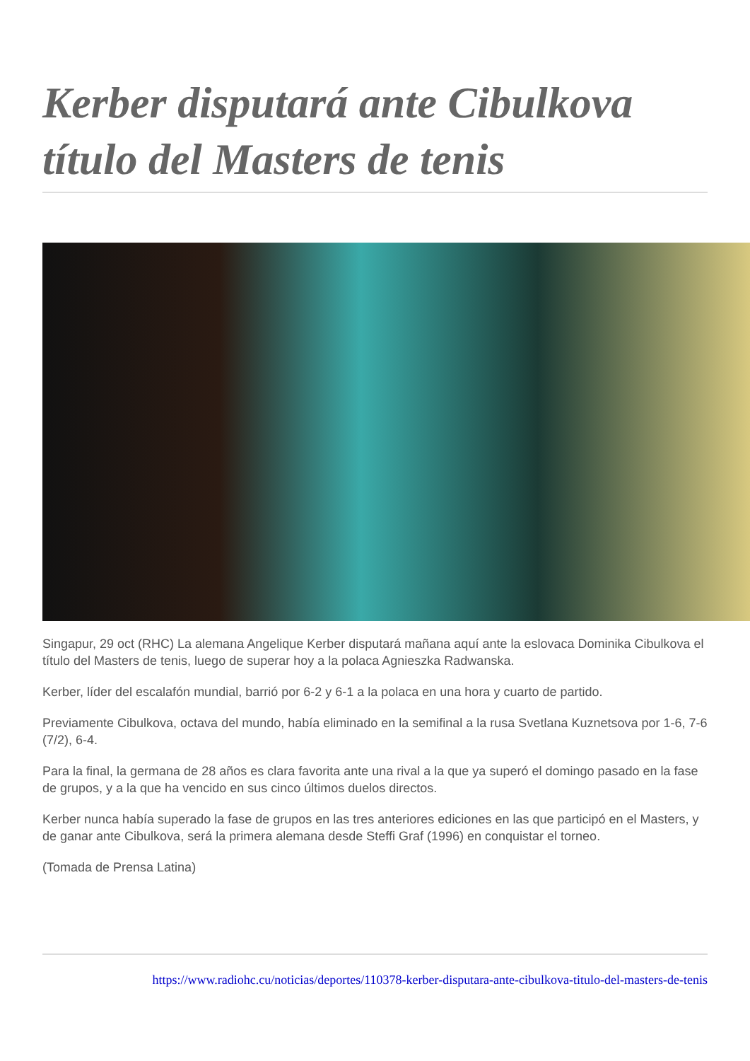Kerber disputará ante Cibulkova título del Masters de tenis
Singapur, 29 oct (RHC) La alemana Angelique Kerber disputará mañana aquí ante la eslovaca Dominika Cibulkova el título del Masters de tenis, luego de superar hoy a la polaca Agnieszka Radwanska.
Kerber, líder del escalafón mundial, barrió por 6-2 y 6-1 a la polaca en una hora y cuarto de partido.
Previamente Cibulkova, octava del mundo, había eliminado en la semifinal a la rusa Svetlana Kuznetsova por 1-6, 7-6 (7/2), 6-4.
Para la final, la germana de 28 años es clara favorita ante una rival a la que ya superó el domingo pasado en la fase de grupos, y a la que ha vencido en sus cinco últimos duelos directos.
Kerber nunca había superado la fase de grupos en las tres anteriores ediciones en las que participó en el Masters, y de ganar ante Cibulkova, será la primera alemana desde Steffi Graf (1996) en conquistar el torneo.
(Tomada de Prensa Latina)
https://www.radiohc.cu/noticias/deportes/110378-kerber-disputara-ante-cibulkova-titulo-del-masters-de-tenis